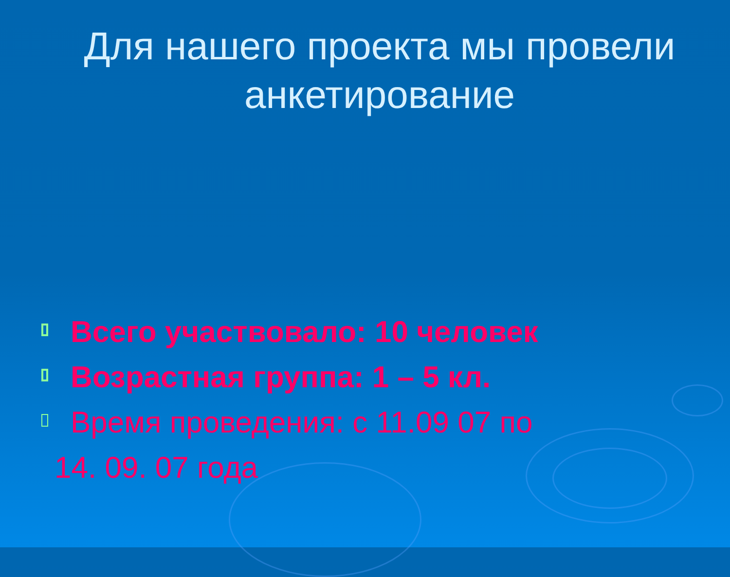Для нашего проекта мы провели анкетирование
Всего участвовало: 10 человек
Возрастная группа: 1 – 5 кл.
Время проведения: с 11.09 07 по
14. 09. 07 года